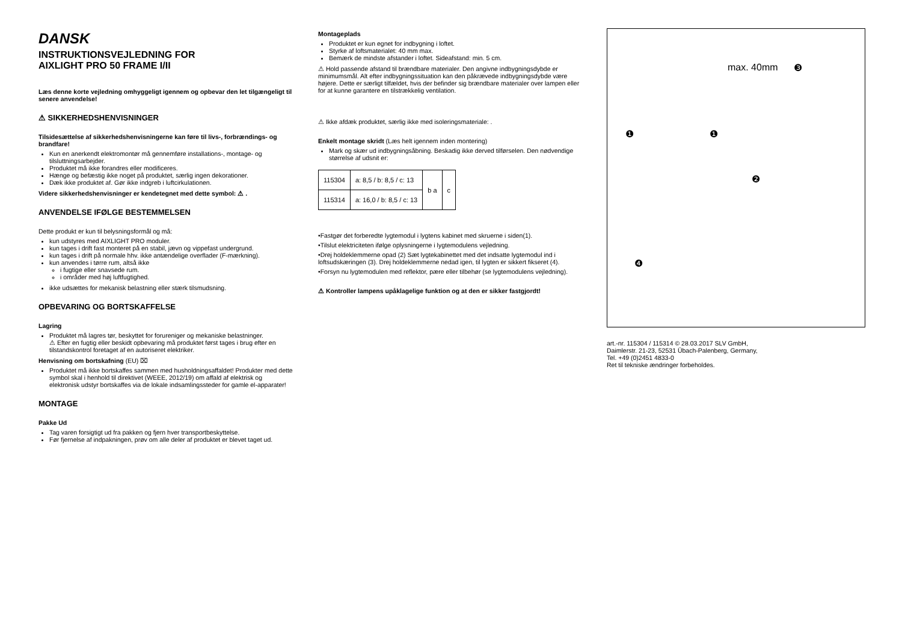DANSK
INSTRUKTIONSVEJLEDNING FOR
AIXLIGHT PRO 50 FRAME I/II
Læs denne korte vejledning omhyggeligt igennem og opbevar den let tilgængeligt til senere anvendelse!
⚠ SIKKERHEDSHENVISNINGER
Tilsidesættelse af sikkerhedshenvisningerne kan føre til livs-, forbrændings- og brandfare!
Kun en anerkendt elektromontør må gennemføre installations-, montage- og tilsluttningsarbejder.
Produktet må ikke forandres eller modificeres.
Hænge og befæstig ikke noget på produktet, særlig ingen dekorationer.
Dæk ikke produktet af. Gør ikke indgreb i luftcirkulationen.
Videre sikkerhedshenvisninger er kendetegnet med dette symbol: ⚠ .
ANVENDELSE IFØLGE BESTEMMELSEN
Dette produkt er kun til belysningsformål og må:
kun udstyres med AIXLIGHT PRO moduler.
kun tages i drift fast monteret på en stabil, jævn og vippefast undergrund.
kun tages i drift på normale hhv. ikke antændelige overflader (F-mærkning).
kun anvendes i tørre rum, altså ikke
i fugtige eller snavsede rum.
i områder med høj luftfugtighed.
ikke udsættes for mekanisk belastning eller stærk tilsmudsning.
OPBEVARING OG BORTSKAFFELSE
Lagring
Produktet må lagres tør, beskyttet for forureniger og mekaniske belastninger.
⚠ Efter en fugtig eller beskidt opbevaring må produktet først tages i brug efter en tilstandskontrol foretaget af en autoriseret elektriker.
Henvisning om bortskafning (EU) ⌧
Produktet må ikke bortskaffes sammen med husholdningsaffaldet! Produkter med dette symbol skal i henhold til direktivet (WEEE, 2012/19) om affald af elektrisk og elektronisk udstyr bortskaffes via de lokale indsamlingssteder for gamle el-apparater!
MONTAGE
Pakke Ud
Tag varen forsigtigt ud fra pakken og fjern hver transportbeskyttelse.
Før fjernelse af indpakningen, prøv om alle deler af produktet er blevet taget ud.
Montageplads
Produktet er kun egnet for indbygning i loftet.
Styrke af loftsmaterialet: 40 mm max.
Bemærk de mindste afstander i loftet. Sideafstand: min. 5 cm.
⚠ Hold passende afstand til brændbare materialer. Den angivne indbygningsdybde er minimumsmål. Alt efter indbygningssituation kan den påkrævede indbygningsdybde være højere. Dette er særligt tilfældet, hvis der befinder sig brændbare materialer over lampen eller for at kunne garantere en tilstrækkelig ventilation.
⚠ Ikke afdæk produktet, særlig ikke med isoleringsmateriale: .
Enkelt montage skridt (Læs helt igennem inden montering)
Mark og skær ud indbygningsåbning. Beskadig ikke derved tilførselen. Den nødvendige størrelse af udsnit er:
| 115304 | a: 8,5 / b: 8,5 / c: 13 | b a | c |
| 115314 | a: 16,0 / b: 8,5 / c: 13 | | |
•Fastgør det forberedte lygtemodul i lygtens kabinet med skruerne i siden(1).
•Tilslut elektriciteten ifølge oplysningerne i lygtemodulens vejledning.
•Drej holdeklemmerne opad (2) Sæt lygtekabinettet med det indsatte lygtemodul ind i loftsudskæringen (3). Drej holdeklemmerne nedad igen, til lygten er sikkert fikseret (4).
•Forsyn nu lygtemodulen med reflektor, pære eller tilbehør (se lygtemodulens vejledning).
⚠ Kontroller lampens upåklagelige funktion og at den er sikker fastgjordt!
max. 40mm ❸
❶ ❶
❷
❹
art.-nr. 115304 / 115314 © 28.03.2017 SLV GmbH,
Daimlerstr. 21-23, 52531 Übach-Palenberg, Germany,
Tel. +49 (0)2451 4833-0
Ret til tekniske ændringer forbeholdes.